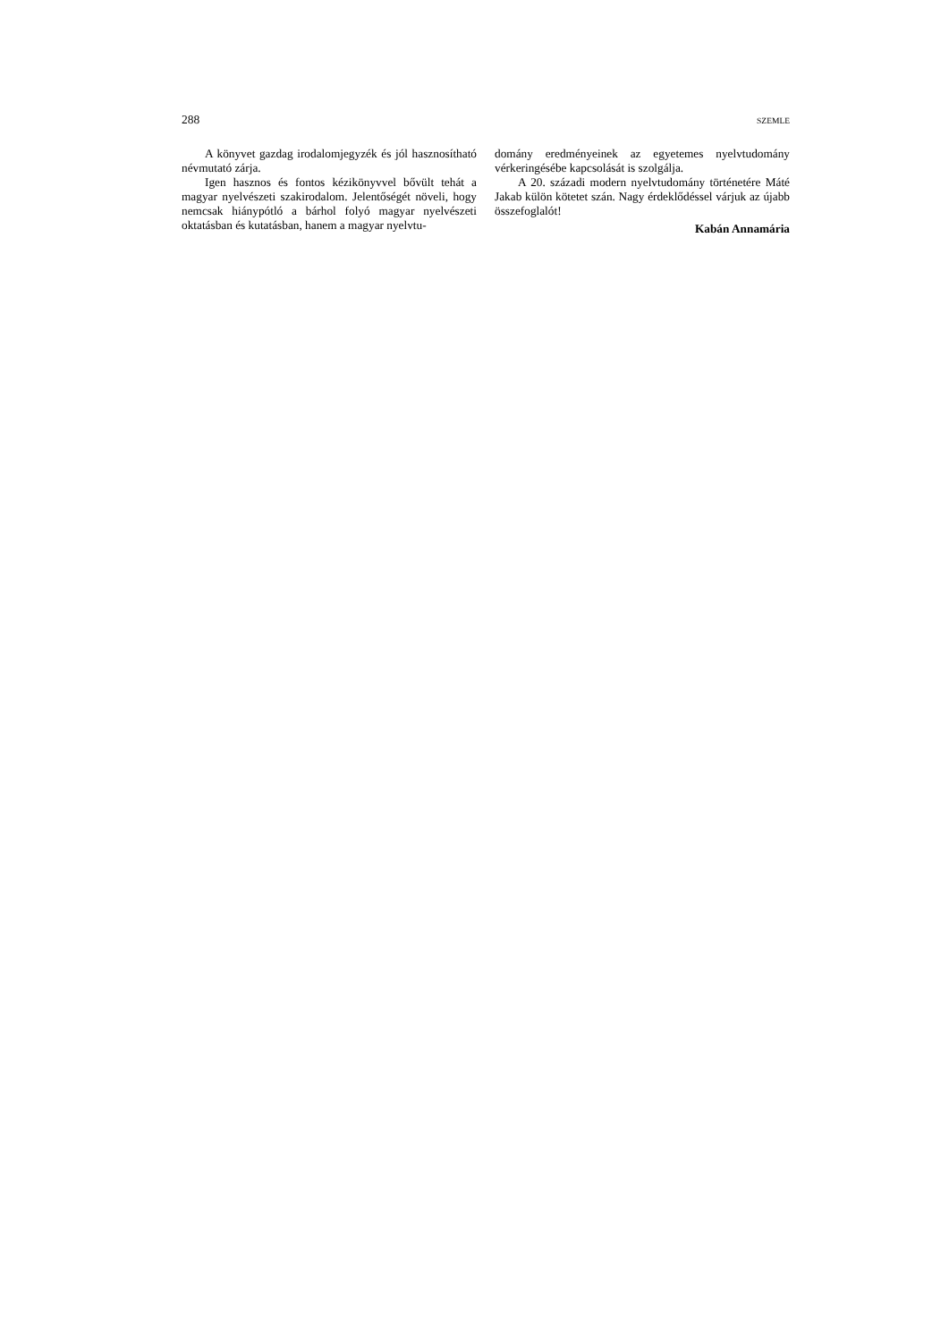288 SZEMLE
A könyvet gazdag irodalomjegyzék és jól hasznosítható névmutató zárja.
Igen hasznos és fontos kézikönyvvel bővült tehát a magyar nyelvészeti szakirodalom. Jelentőségét növeli, hogy nemcsak hiánypótló a bárhol folyó magyar nyelvészeti oktatásban és kutatásban, hanem a magyar nyelvtu-
domány eredményeinek az egyetemes nyelvtudomány vérkeringésébe kapcsolását is szolgálja.
A 20. századi modern nyelvtudomány történetére Máté Jakab külön kötetet szán. Nagy érdeklődéssel várjuk az újabb összefoglalót!
Kabán Annamária